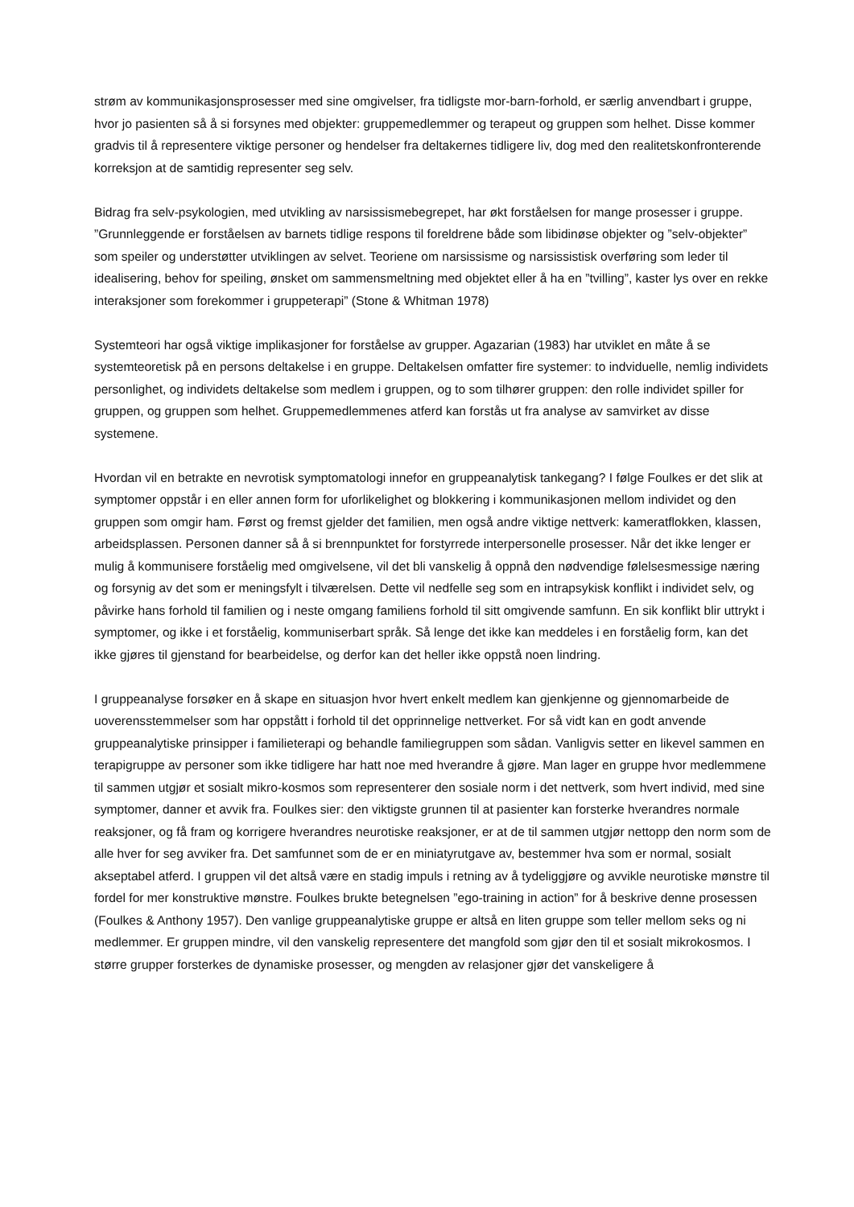strøm av kommunikasjonsprosesser med sine omgivelser, fra tidligste mor-barn-forhold, er særlig anvendbart i gruppe, hvor jo pasienten så å si forsynes med objekter: gruppemedlemmer og terapeut og gruppen som helhet. Disse kommer gradvis til å representere viktige personer og hendelser fra deltakernes tidligere liv, dog med den realitetskonfronterende korreksjon at de samtidig representer seg selv.
Bidrag fra selv-psykologien, med utvikling av narsissismebegrepet, har økt forståelsen for mange prosesser i gruppe. ”Grunnleggende er forståelsen av barnets tidlige respons til foreldrene både som libidinøse objekter og ”selv-objekter” som speiler og understøtter utviklingen av selvet. Teoriene om narsissisme og narsissistisk overføring som leder til idealisering, behov for speiling, ønsket om sammensmeltning med objektet eller å ha en ”tvilling”, kaster lys over en rekke interaksjoner som forekommer i gruppeterapi” (Stone & Whitman 1978)
Systemteori har også viktige implikasjoner for forståelse av grupper. Agazarian (1983) har utviklet en måte å se systemteoretisk på en persons deltakelse i en gruppe. Deltakelsen omfatter fire systemer: to indviduelle, nemlig individets personlighet, og individets deltakelse som medlem i gruppen, og to som tilhører gruppen: den rolle individet spiller for gruppen, og gruppen som helhet. Gruppemedlemmenes atferd kan forstås ut fra analyse av samvirket av disse systemene.
Hvordan vil en betrakte en nevrotisk symptomatologi innefor en gruppeanalytisk tankegang? I følge Foulkes er det slik at symptomer oppstår i en eller annen form for uforlikelighet og blokkering i kommunikasjonen mellom individet og den gruppen som omgir ham. Først og fremst gjelder det familien, men også andre viktige nettverk: kameratflokken, klassen, arbeidsplassen. Personen danner så å si brennpunktet for forstyrrede interpersonelle prosesser. Når det ikke lenger er mulig å kommunisere forståelig med omgivelsene, vil det bli vanskelig å oppnå den nødvendige følelsesmessige næring og forsynig av det som er meningsfylt i tilværelsen. Dette vil nedfelle seg som en intrapsykisk konflikt i individet selv, og påvirke hans forhold til familien og i neste omgang familiens forhold til sitt omgivende samfunn. En sik konflikt blir uttrykt i symptomer, og ikke i et forståelig, kommuniserbart språk. Så lenge det ikke kan meddeles i en forståelig form, kan det ikke gjøres til gjenstand for bearbeidelse, og derfor kan det heller ikke oppstå noen lindring.
I gruppeanalyse forsøker en å skape en situasjon hvor hvert enkelt medlem kan gjenkjenne og gjennomarbeide de uoverensstemmelser som har oppstått i forhold til det opprinnelige nettverket. For så vidt kan en godt anvende gruppeanalytiske prinsipper i familieterapi og behandle familiegruppen som sådan. Vanligvis setter en likevel sammen en terapigruppe av personer som ikke tidligere har hatt noe med hverandre å gjøre. Man lager en gruppe hvor medlemmene til sammen utgjør et sosialt mikro-kosmos som representerer den sosiale norm i det nettverk, som hvert individ, med sine symptomer, danner et avvik fra. Foulkes sier: den viktigste grunnen til at pasienter kan forsterke hverandres normale reaksjoner, og få fram og korrigere hverandres neurotiske reaksjoner, er at de til sammen utgjør nettopp den norm som de alle hver for seg avviker fra. Det samfunnet som de er en miniatyrutgave av, bestemmer hva som er normal, sosialt akseptabel atferd. I gruppen vil det altså være en stadig impuls i retning av å tydeliggjøre og avvikle neurotiske mønstre til fordel for mer konstruktive mønstre. Foulkes brukte betegnelsen ”ego-training in action” for å beskrive denne prosessen (Foulkes & Anthony 1957). Den vanlige gruppeanalytiske gruppe er altså en liten gruppe som teller mellom seks og ni medlemmer. Er gruppen mindre, vil den vanskelig representere det mangfold som gjør den til et sosialt mikrokosmos. I større grupper forsterkes de dynamiske prosesser, og mengden av relasjoner gjør det vanskeligere å